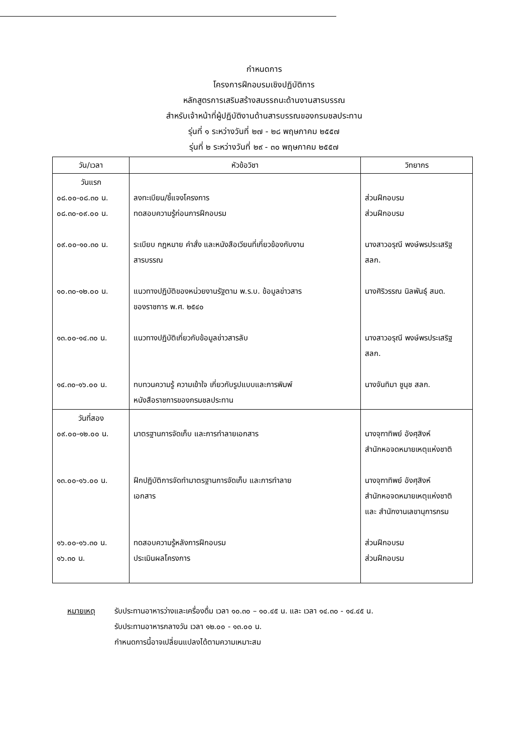กำหนดการ
โครงการฝึกอบรมเชิงปฏิบัติการ
หลักสูตรการเสริมสร้างสมรรถนะด้านงานสารบรรณ
สำหรับเจ้าหน้าที่ผู้ปฏิบัติงานด้านสารบรรณของกรมชลประทาน
รุ่นที่ ๑ ระหว่างวันที่ ๒๗ - ๒๘ พฤษภาคม ๒๕๕๗
รุ่นที่ ๒ ระหว่างวันที่ ๒๙ - ๓๐ พฤษภาคม ๒๕๕๗
| วัน/เวลา | หัวข้อวิชา | วิทยากร |
| --- | --- | --- |
| วันแรก ๐๘.๐๐-๐๘.๓๐ น. ๐๘.๓๐-๐๙.๐๐ น. ๐๙.๐๐-๑๐.๓๐ น. ๑๐.๓๐-๑๒.๐๐ น. ๑๓.๐๐-๑๔.๓๐ น. ๑๔.๓๐-๑๖.๐๐ น. | ลงทะเบียน/ชี้แจงโครงการ ทดสอบความรู้ก่อนการฝึกอบรม ระเบียบ กฎหมาย คำสั่ง และหนังสือเวียนที่เกี่ยวข้องกับงาน สารบรรณ แนวทางปฏิบัติของหน่วยงานรัฐตาม พ.ร.บ. ข้อมูลข่าวสาร ของราชการ พ.ศ. ๒๕๔๐ แนวทางปฏิบัติเกี่ยวกับข้อมูลข่าวสารลับ ทบทวนความรู้ ความเข้าใจ เกี่ยวกับรูปแบบและการพิมพ์ หนังสือราชการของกรมชลประทาน | ส่วนฝึกอบรม ส่วนฝึกอบรม นางสาวอรุณี พงษ์พรประเสริฐ สลก. นางศิริวรรณ นิลพันธุ์ สมด. นางสาวอรุณี พงษ์พรประเสริฐ สลก. นางจันทิมา ชูนุช สลก. |
| วันที่สอง ๐๙.๐๐-๑๒.๐๐ น. ๑๓.๐๐-๑๖.๐๐ น. ๑๖.๐๐-๑๖.๓๐ น. ๑๖.๓๐ น. | มาตรฐานการจัดเก็บ และการทำลายเอกสาร ฝึกปฏิบัติการจัดทำมาตรฐานการจัดเก็บ และการทำลาย เอกสาร ทดสอบความรู้หลังการฝึกอบรม ประเมินผลโครงการ | นางจุฑาทิพย์ อังศุสิงห์ สำนักหอจดหมายเหตุแห่งชาติ นางจุฑาทิพย์ อังศุสิงห์ สำนักหอจดหมายเหตุแห่งชาติ และ สำนักงานเลขานุการกรม ส่วนฝึกอบรม ส่วนฝึกอบรม |
หมายเหตุ รับประทานอาหารว่างและเครื่องดื่ม เวลา ๑๐.๓๐ – ๑๐.๔๕ น. และ เวลา ๑๔.๓๐ - ๑๔.๔๕ น.
รับประทานอาหารกลางวัน เวลา ๑๒.๐๐ - ๑๓.๐๐ น.
กำหนดการนี้อาจเปลี่ยนแปลงได้ตามความเหมาะสม